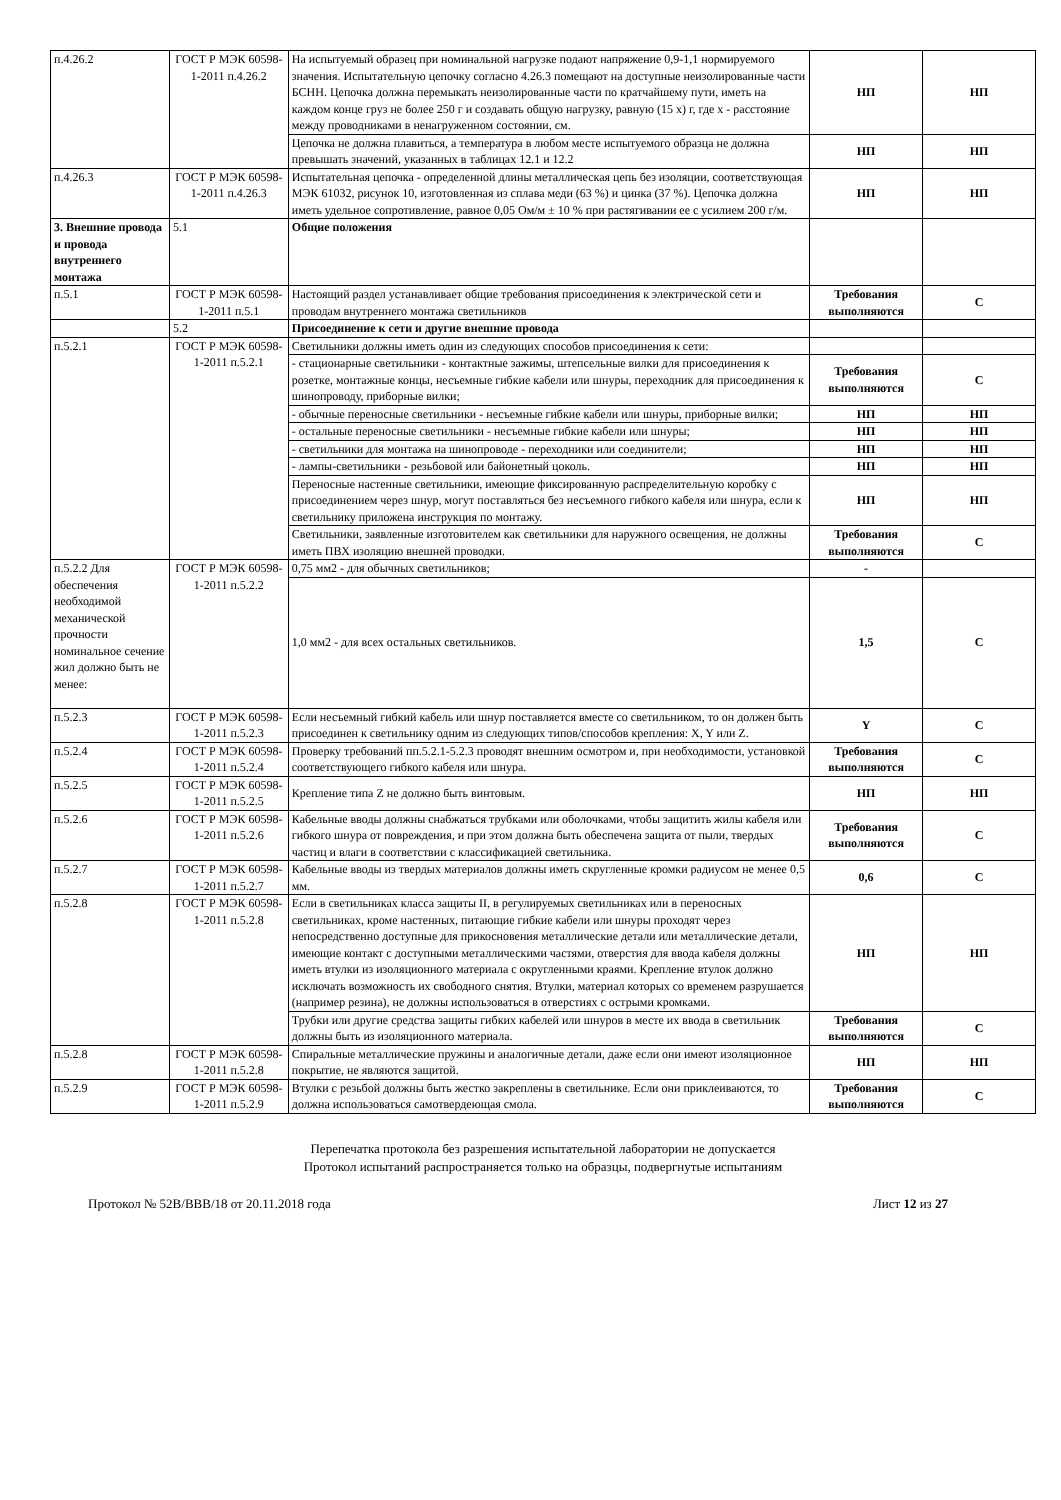| п.4.26.2 | ГОСТ Р МЭК 60598-1-2011 п.4.26.2 | На испытуемый образец при номинальной нагрузке подают напряжение 0,9-1,1 нормируемого значения. Испытательную цепочку согласно 4.26.3 помещают на доступные неизолированные части БСНН. Цепочка должна перемыкать неизолированные части по кратчайшему пути, иметь на каждом конце груз не более 250 г и создавать общую нагрузку, равную (15 х) г, где х - расстояние между проводниками в ненагруженном состоянии, см. | НП | НП |
| | | Цепочка не должна плавиться, а температура в любом месте испытуемого образца не должна превышать значений, указанных в таблицах 12.1 и 12.2 | НП | НП |
| п.4.26.3 | ГОСТ Р МЭК 60598-1-2011 п.4.26.3 | Испытательная цепочка - определенной длины металлическая цепь без изоляции, соответствующая МЭК 61032, рисунок 10, изготовленная из сплава меди (63 %) и цинка (37 %). Цепочка должна иметь удельное сопротивление, равное 0,05 Ом/м ± 10 % при растягивании ее с усилием 200 г/м. | НП | НП |
| 3. Внешние провода и провода внутреннего монтажа | 5.1 | Общие положения | | |
| п.5.1 | ГОСТ Р МЭК 60598-1-2011 п.5.1 | Настоящий раздел устанавливает общие требования присоединения к электрической сети и проводам внутреннего монтажа светильников | Требования выполняются | С |
| | 5.2 | Присоединение к сети и другие внешние провода | | |
| п.5.2.1 | ГОСТ Р МЭК 60598-1-2011 п.5.2.1 | Светильники должны иметь один из следующих способов присоединения к сети: | | |
| | | - стационарные светильники - контактные зажимы, штепсельные вилки для присоединения к розетке, монтажные концы, несъемные гибкие кабели или шнуры, переходник для присоединения к шинопроводу, приборные вилки; | Требования выполняются | С |
| | | - обычные переносные светильники - несъемные гибкие кабели или шнуры, приборные вилки; | НП | НП |
| | | - остальные переносные светильники - несъемные гибкие кабели или шнуры; | НП | НП |
| | | - светильники для монтажа на шинопроводе - переходники или соединители; | НП | НП |
| | | - лампы-светильники - резьбовой или байонетный цоколь. | НП | НП |
| | | Переносные настенные светильники, имеющие фиксированную распределительную коробку с присоединением через шнур, могут поставляться без несъемного гибкого кабеля или шнура, если к светильнику приложена инструкция по монтажу. | НП | НП |
| | | Светильники, заявленные изготовителем как светильники для наружного освещения, не должны иметь ПВХ изоляцию внешней проводки. | Требования выполняются | С |
| п.5.2.2 Для обеспечения необходимой механической прочности номинальное сечение жил должно быть не менее: | ГОСТ Р МЭК 60598-1-2011 п.5.2.2 | 0,75 мм2 - для обычных светильников; | - | |
| | | 1,0 мм2 - для всех остальных светильников. | 1,5 | С |
| п.5.2.3 | ГОСТ Р МЭК 60598-1-2011 п.5.2.3 | Если несъемный гибкий кабель или шнур поставляется вместе со светильником, то он должен быть присоединен к светильнику одним из следующих типов/способов крепления: X, Y или Z. | Y | С |
| п.5.2.4 | ГОСТ Р МЭК 60598-1-2011 п.5.2.4 | Проверку требований пп.5.2.1-5.2.3 проводят внешним осмотром и, при необходимости, установкой соответствующего гибкого кабеля или шнура. | Требования выполняются | С |
| п.5.2.5 | ГОСТ Р МЭК 60598-1-2011 п.5.2.5 | Крепление типа Z не должно быть винтовым. | НП | НП |
| п.5.2.6 | ГОСТ Р МЭК 60598-1-2011 п.5.2.6 | Кабельные вводы должны снабжаться трубками или оболочками, чтобы защитить жилы кабеля или гибкого шнура от повреждения, и при этом должна быть обеспечена защита от пыли, твердых частиц и влаги в соответствии с классификацией светильника. | Требования выполняются | С |
| п.5.2.7 | ГОСТ Р МЭК 60598-1-2011 п.5.2.7 | Кабельные вводы из твердых материалов должны иметь скругленные кромки радиусом не менее 0,5 мм. | 0,6 | С |
| п.5.2.8 | ГОСТ Р МЭК 60598-1-2011 п.5.2.8 | Если в светильниках класса защиты II, в регулируемых светильниках или в переносных светильниках, кроме настенных, питающие гибкие кабели или шнуры проходят через непосредственно доступные для прикосновения металлические детали или металлические детали, имеющие контакт с доступными металлическими частями, отверстия для ввода кабеля должны иметь втулки из изоляционного материала с округленными краями. Крепление втулок должно исключать возможность их свободного снятия. Втулки, материал которых со временем разрушается (например резина), не должны использоваться в отверстиях с острыми кромками. | НП | НП |
| | | Трубки или другие средства защиты гибких кабелей или шнуров в месте их ввода в светильник должны быть из изоляционного материала. | Требования выполняются | С |
| п.5.2.8 | ГОСТ Р МЭК 60598-1-2011 п.5.2.8 | Спиральные металлические пружины и аналогичные детали, даже если они имеют изоляционное покрытие, не являются защитой. | НП | НП |
| п.5.2.9 | ГОСТ Р МЭК 60598-1-2011 п.5.2.9 | Втулки с резьбой должны быть жестко закреплены в светильнике. Если они приклеиваются, то должна использоваться самотвердеющая смола. | Требования выполняются | С |
Перепечатка протокола без разрешения испытательной лаборатории не допускается
Протокол испытаний распространяется только на образцы, подвергнутые испытаниям
Протокол № 52В/ВВВ/18 от 20.11.2018 года Лист 12 из 27